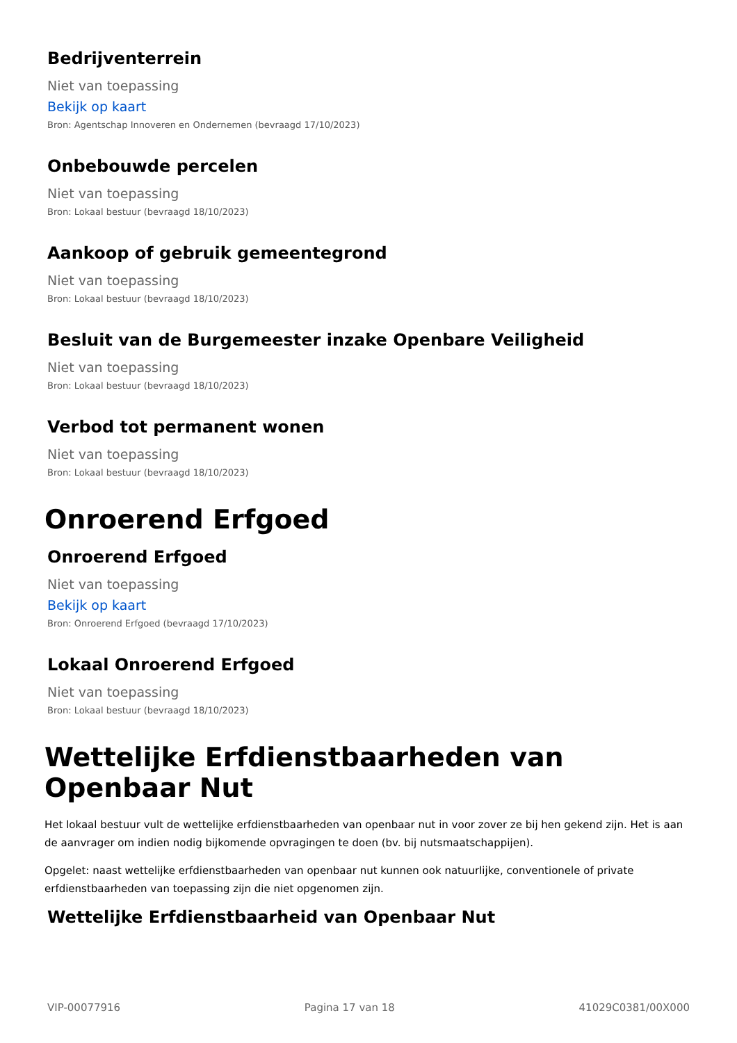Bedrijventerrein
Niet van toepassing
Bekijk op kaart
Bron: Agentschap Innoveren en Ondernemen (bevraagd 17/10/2023)
Onbebouwde percelen
Niet van toepassing
Bron: Lokaal bestuur (bevraagd 18/10/2023)
Aankoop of gebruik gemeentegrond
Niet van toepassing
Bron: Lokaal bestuur (bevraagd 18/10/2023)
Besluit van de Burgemeester inzake Openbare Veiligheid
Niet van toepassing
Bron: Lokaal bestuur (bevraagd 18/10/2023)
Verbod tot permanent wonen
Niet van toepassing
Bron: Lokaal bestuur (bevraagd 18/10/2023)
Onroerend Erfgoed
Onroerend Erfgoed
Niet van toepassing
Bekijk op kaart
Bron: Onroerend Erfgoed (bevraagd 17/10/2023)
Lokaal Onroerend Erfgoed
Niet van toepassing
Bron: Lokaal bestuur (bevraagd 18/10/2023)
Wettelijke Erfdienstbaarheden van Openbaar Nut
Het lokaal bestuur vult de wettelijke erfdienstbaarheden van openbaar nut in voor zover ze bij hen gekend zijn. Het is aan de aanvrager om indien nodig bijkomende opvragingen te doen (bv. bij nutsmaatschappijen).
Opgelet: naast wettelijke erfdienstbaarheden van openbaar nut kunnen ook natuurlijke, conventionele of private erfdienstbaarheden van toepassing zijn die niet opgenomen zijn.
Wettelijke Erfdienstbaarheid van Openbaar Nut
VIP-00077916 Pagina 17 van 18 41029C0381/00X000